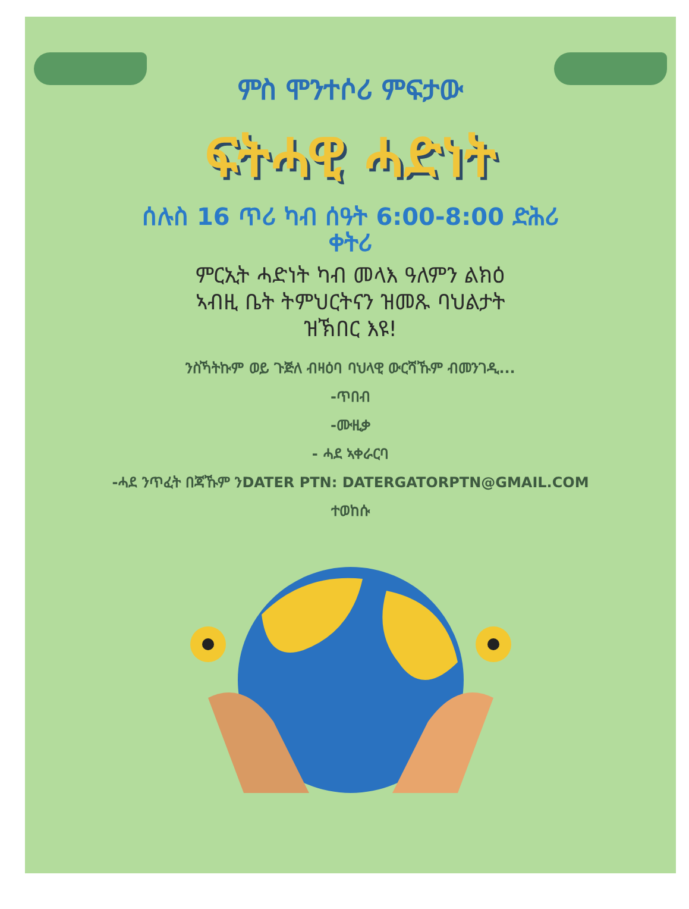ምስ ሞንተሶሪ ምፍታው
ፍትሓዊ ሓድነት
ሰሉስ 16 ጥሪ ካብ ሰዓት 6:00-8:00 ድሕሪ
ቀትሪ
ምርኢት ሓድነት ካብ መላእ ዓለምን ልክዕ
ኣብዚ ቤት ትምህርትናን ዝመጹ ባህልታት
ዝኽበር እዩ!
ንስኻትኩም ወይ ጉጅለ ብዛዕባ ባህላዊ ውርሻኹም ብመንገዲ...
-ጥበብ
-ሙዚቃ
- ሓደ ኣቀራርባ
-ሓደ ንጥፈት በጃኹም ንDATER PTN: DATERGATORPTN@GMAIL.COM
ተወከሱ